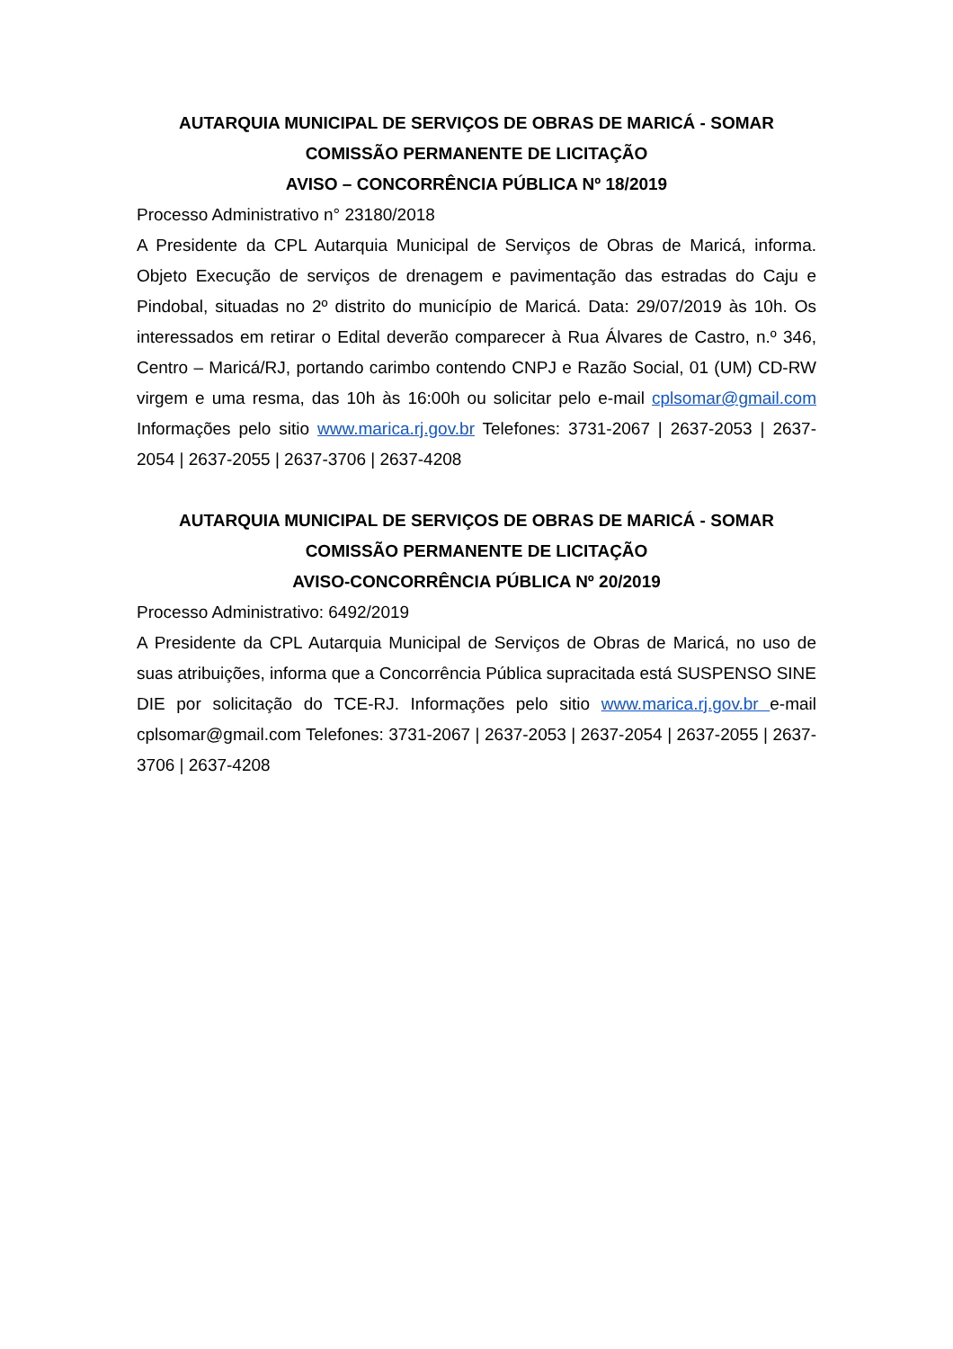AUTARQUIA MUNICIPAL DE SERVIÇOS DE OBRAS DE MARICÁ - SOMAR
COMISSÃO PERMANENTE DE LICITAÇÃO
AVISO – CONCORRÊNCIA PÚBLICA Nº 18/2019
Processo Administrativo n° 23180/2018
A Presidente da CPL Autarquia Municipal de Serviços de Obras de Maricá, informa. Objeto Execução de serviços de drenagem e pavimentação das estradas do Caju e Pindobal, situadas no 2º distrito do município de Maricá. Data: 29/07/2019 às 10h. Os interessados em retirar o Edital deverão comparecer à Rua Álvares de Castro, n.º 346, Centro – Maricá/RJ, portando carimbo contendo CNPJ e Razão Social, 01 (UM) CD-RW virgem e uma resma, das 10h às 16:00h ou solicitar pelo e-mail cplsomar@gmail.com Informações pelo sitio www.marica.rj.gov.br Telefones: 3731-2067 | 2637-2053 | 2637-2054 | 2637-2055 | 2637-3706 | 2637-4208
AUTARQUIA MUNICIPAL DE SERVIÇOS DE OBRAS DE MARICÁ - SOMAR
COMISSÃO PERMANENTE DE LICITAÇÃO
AVISO-CONCORRÊNCIA PÚBLICA Nº 20/2019
Processo Administrativo: 6492/2019
A Presidente da CPL Autarquia Municipal de Serviços de Obras de Maricá, no uso de suas atribuições, informa que a Concorrência Pública supracitada está SUSPENSO SINE DIE por solicitação do TCE-RJ. Informações pelo sitio www.marica.rj.gov.br e-mail cplsomar@gmail.com Telefones: 3731-2067 | 2637-2053 | 2637-2054 | 2637-2055 | 2637-3706 | 2637-4208